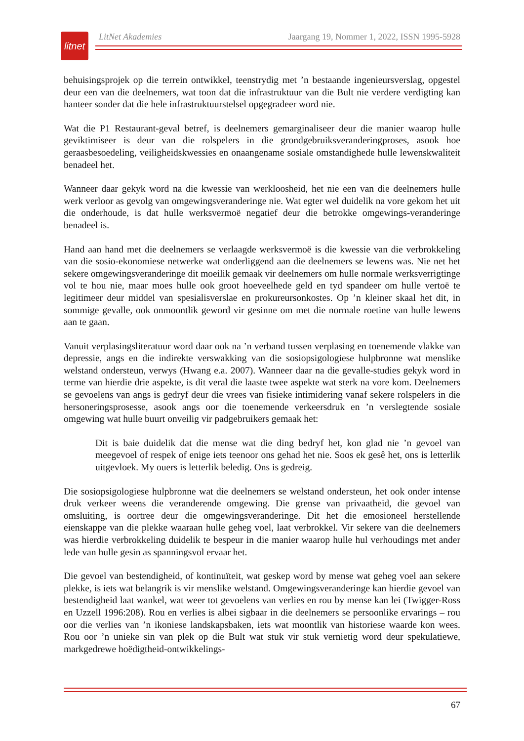litnet
LitNet Akademies Jaargang 19, Nommer 1, 2022, ISSN 1995-5928
behuisingsprojek op die terrein ontwikkel, teenstrydig met ’n bestaande ingenieursverslag, opgestel deur een van die deelnemers, wat toon dat die infrastruktuur van die Bult nie verdere verdigting kan hanteer sonder dat die hele infrastruktuurstelsel opgegradeer word nie.
Wat die P1 Restaurant-geval betref, is deelnemers gemarginaliseer deur die manier waarop hulle geviktimiseer is deur van die rolspelers in die grondgebruiksveranderingproses, asook hoe geraasbesoedeling, veiligheidskwessies en onaangename sosiale omstandighede hulle lewenskwaliteit benadeel het.
Wanneer daar gekyk word na die kwessie van werkloosheid, het nie een van die deelnemers hulle werk verloor as gevolg van omgewingsveranderinge nie. Wat egter wel duidelik na vore gekom het uit die onderhoude, is dat hulle werksvermoë negatief deur die betrokke omgewings-veranderinge benadeel is.
Hand aan hand met die deelnemers se verlaagde werksvermoë is die kwessie van die verbrokkeling van die sosio-ekonomiese netwerke wat onderliggend aan die deelnemers se lewens was. Nie net het sekere omgewingsveranderinge dit moeilik gemaak vir deelnemers om hulle normale werksverrigtinge vol te hou nie, maar moes hulle ook groot hoeveelhede geld en tyd spandeer om hulle vertoë te legitimeer deur middel van spesialisverslae en prokureursonkostes. Op ’n kleiner skaal het dit, in sommige gevalle, ook onmoontlik geword vir gesinne om met die normale roetine van hulle lewens aan te gaan.
Vanuit verplasingsliteratuur word daar ook na ’n verband tussen verplasing en toenemende vlakke van depressie, angs en die indirekte verswakking van die sosiopsigologiese hulpbronne wat menslike welstand ondersteun, verwys (Hwang e.a. 2007). Wanneer daar na die gevalle-studies gekyk word in terme van hierdie drie aspekte, is dit veral die laaste twee aspekte wat sterk na vore kom. Deelnemers se gevoelens van angs is gedryf deur die vrees van fisieke intimidering vanaf sekere rolspelers in die hersoneringsprosesse, asook angs oor die toenemende verkeersdruk en ’n verslegtende sosiale omgewing wat hulle buurt onveilig vir padgebruikers gemaak het:
Dit is baie duidelik dat die mense wat die ding bedryf het, kon glad nie ’n gevoel van meegevoel of respek of enige iets teenoor ons gehad het nie. Soos ek gesê het, ons is letterlik uitgevloek. My ouers is letterlik beledig. Ons is gedreig.
Die sosiopsigologiese hulpbronne wat die deelnemers se welstand ondersteun, het ook onder intense druk verkeer weens die veranderende omgewing. Die grense van privaatheid, die gevoel van omsluiting, is oortree deur die omgewingsveranderinge. Dit het die emosioneel herstellende eienskappe van die plekke waaraan hulle geheg voel, laat verbrokkel. Vir sekere van die deelnemers was hierdie verbrokkeling duidelik te bespeur in die manier waarop hulle hul verhoudings met ander lede van hulle gesin as spanningsvol ervaar het.
Die gevoel van bestendigheid, of kontinuïteit, wat geskep word by mense wat geheg voel aan sekere plekke, is iets wat belangrik is vir menslike welstand. Omgewingsveranderinge kan hierdie gevoel van bestendigheid laat wankel, wat weer tot gevoelens van verlies en rou by mense kan lei (Twigger-Ross en Uzzell 1996:208). Rou en verlies is albei sigbaar in die deelnemers se persoonlike ervarings – rou oor die verlies van ’n ikoniese landskapsbaken, iets wat moontlik van historiese waarde kon wees. Rou oor ’n unieke sin van plek op die Bult wat stuk vir stuk vernietig word deur spekulatiewe, markgedrewe hoëdigtheid-ontwikkelings-
67